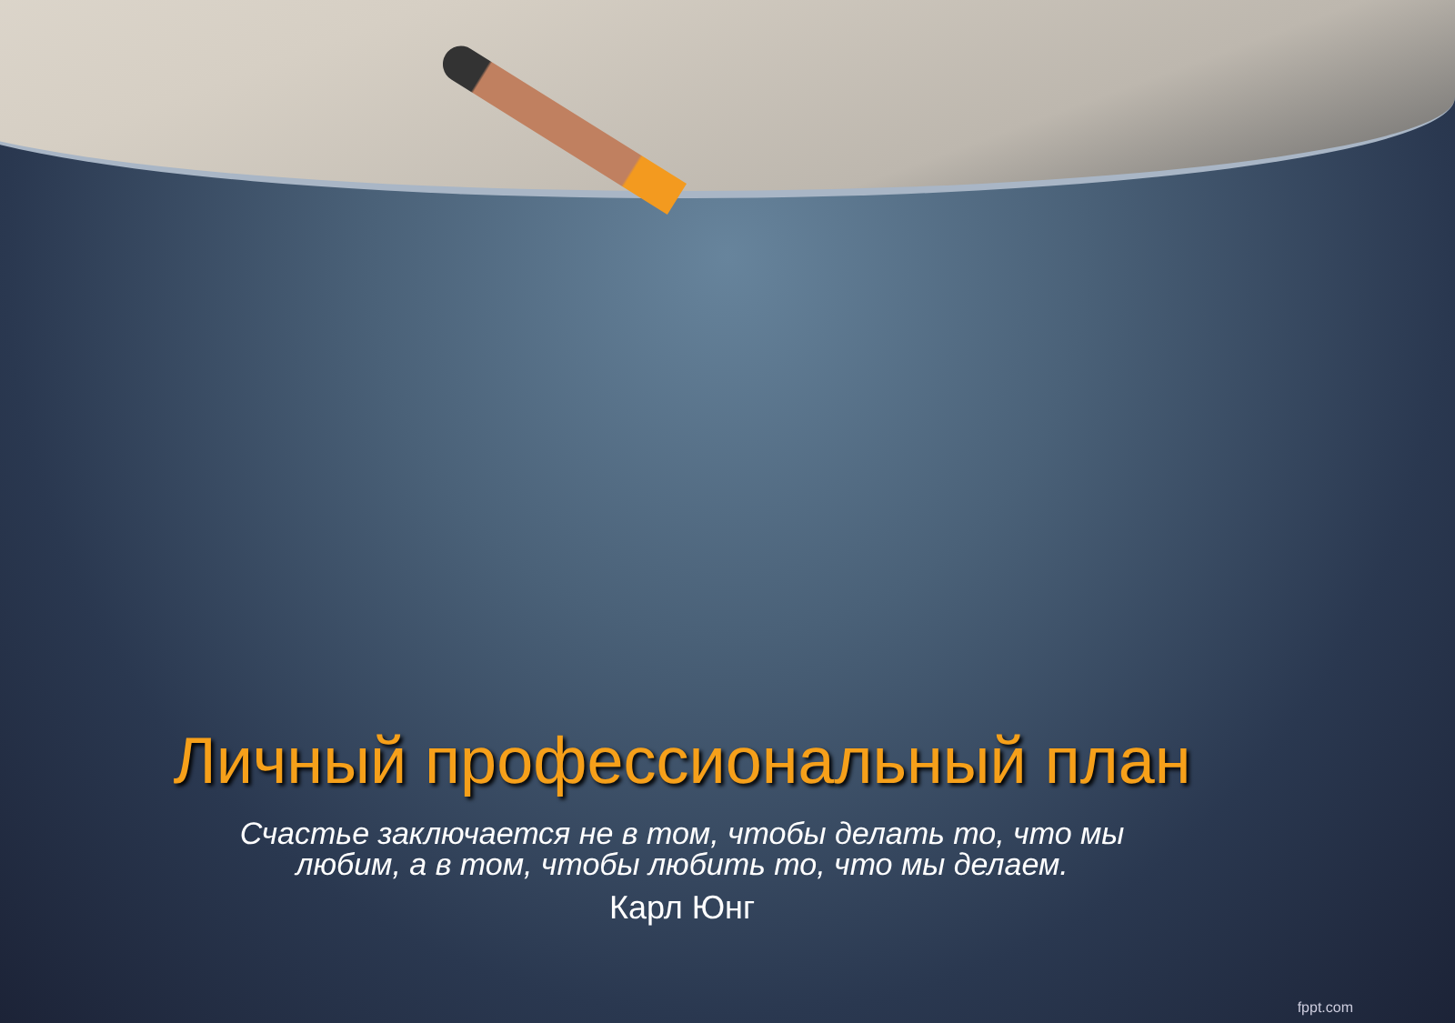Личный профессиональный план
Счастье заключается не в том, чтобы делать то, что мы любим, а в том, чтобы любить то, что мы делаем.
Карл Юнг
fppt.com